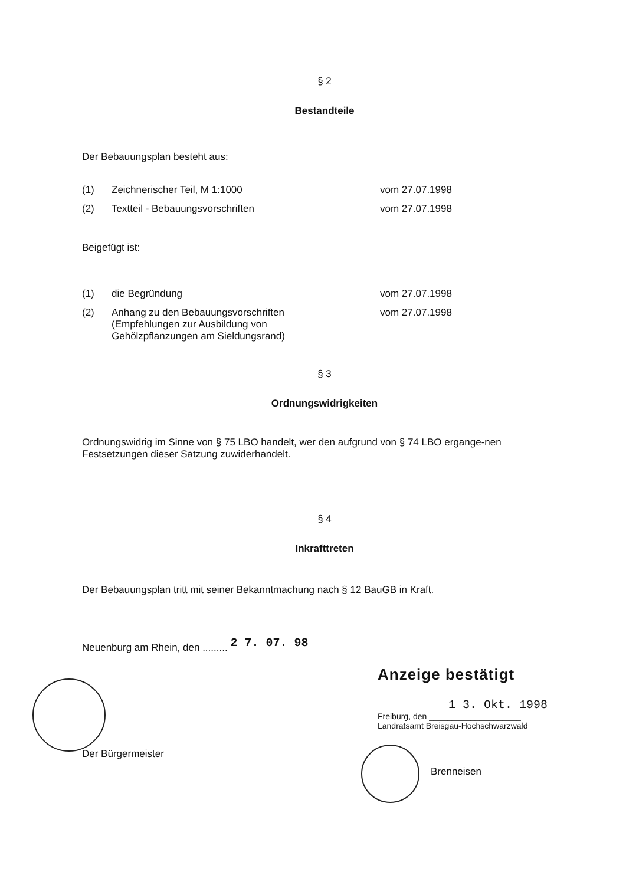§ 2
Bestandteile
Der Bebauungsplan besteht aus:
(1) Zeichnerischer Teil, M 1:1000 vom 27.07.1998
(2) Textteil - Bebauungsvorschriften vom 27.07.1998
Beigefügt ist:
(1) die Begründung vom 27.07.1998
(2) Anhang zu den Bebauungsvorschriften
(Empfehlungen zur Ausbildung von
Gehölzpflanzungen am Sieldungsrand) vom 27.07.1998
§ 3
Ordnungswidrigkeiten
Ordnungswidrig im Sinne von § 75 LBO handelt, wer den aufgrund von § 74 LBO ergange-nen Festsetzungen dieser Satzung zuwiderhandelt.
§ 4
Inkrafttreten
Der Bebauungsplan tritt mit seiner Bekanntmachung nach § 12 BauGB in Kraft.
Neuenburg am Rhein, den ......... 2 7. 07. 98
Der Bürgermeister
Anzeige bestätigt
1 3. Okt. 1998
Freiburg, den ____________________
Landratsamt Breisgau-Hochschwarzwald
Brenneisen